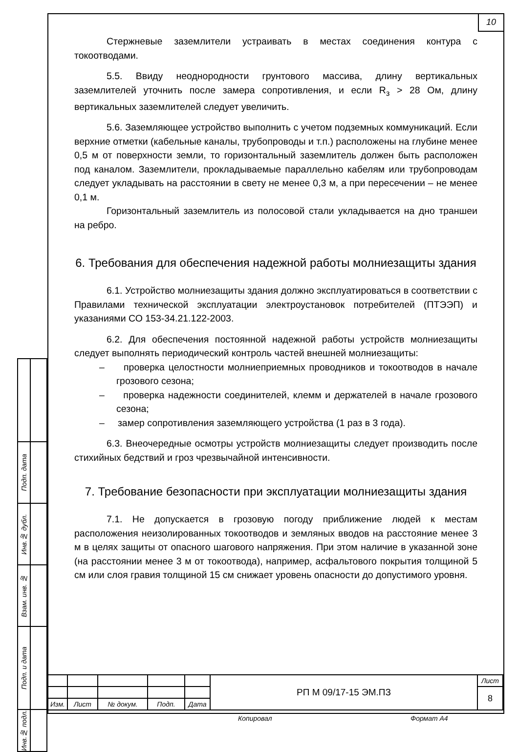10
Стержневые заземлители устраивать в местах соединения контура с токоотводами.
5.5. Ввиду неоднородности грунтового массива, длину вертикальных заземлителей уточнить после замера сопротивления, и если R<sub>з</sub> > 28 Ом, длину вертикальных заземлителей следует увеличить.
5.6. Заземляющее устройство выполнить с учетом подземных коммуникаций. Если верхние отметки (кабельные каналы, трубопроводы и т.п.) расположены на глубине менее 0,5 м от поверхности земли, то горизонтальный заземлитель должен быть расположен под каналом. Заземлители, прокладываемые параллельно кабелям или трубопроводам следует укладывать на расстоянии в свету не менее 0,3 м, а при пересечении – не менее 0,1 м.
Горизонтальный заземлитель из полосовой стали укладывается на дно траншеи на ребро.
6. Требования для обеспечения надежной работы молниезащиты здания
6.1. Устройство молниезащиты здания должно эксплуатироваться в соответствии с Правилами технической эксплуатации электроустановок потребителей (ПТЭЭП) и указаниями СО 153-34.21.122-2003.
6.2. Для обеспечения постоянной надежной работы устройств молниезащиты следует выполнять периодический контроль частей внешней молниезащиты:
– проверка целостности молниеприемных проводников и токоотводов в начале грозового сезона;
– проверка надежности соединителей, клемм и держателей в начале грозового сезона;
– замер сопротивления заземляющего устройства (1 раз в 3 года).
6.3. Внеочередные осмотры устройств молниезащиты следует производить после стихийных бедствий и гроз чрезвычайной интенсивности.
7. Требование безопасности при эксплуатации молниезащиты здания
7.1. Не допускается в грозовую погоду приближение людей к местам расположения неизолированных токоотводов и земляных вводов на расстояние менее 3 м в целях защиты от опасного шагового напряжения. При этом наличие в указанной зоне (на расстоянии менее 3 м от токоотвода), например, асфальтового покрытия толщиной 5 см или слоя гравия толщиной 15 см снижает уровень опасности до допустимого уровня.
| Подп. дата | |
| Инв.№ дубл. | |
| Взам. инв. № | |
| Подп. и дата | |
| Инв.№ подл. | |
| | | | | | РП М 09/17-15 ЭМ.ПЗ | Лист |
| | | | | | | 8 |
| Изм. | Лист | № докум. | Подп. | Дата | | |
Копировал Формат А4